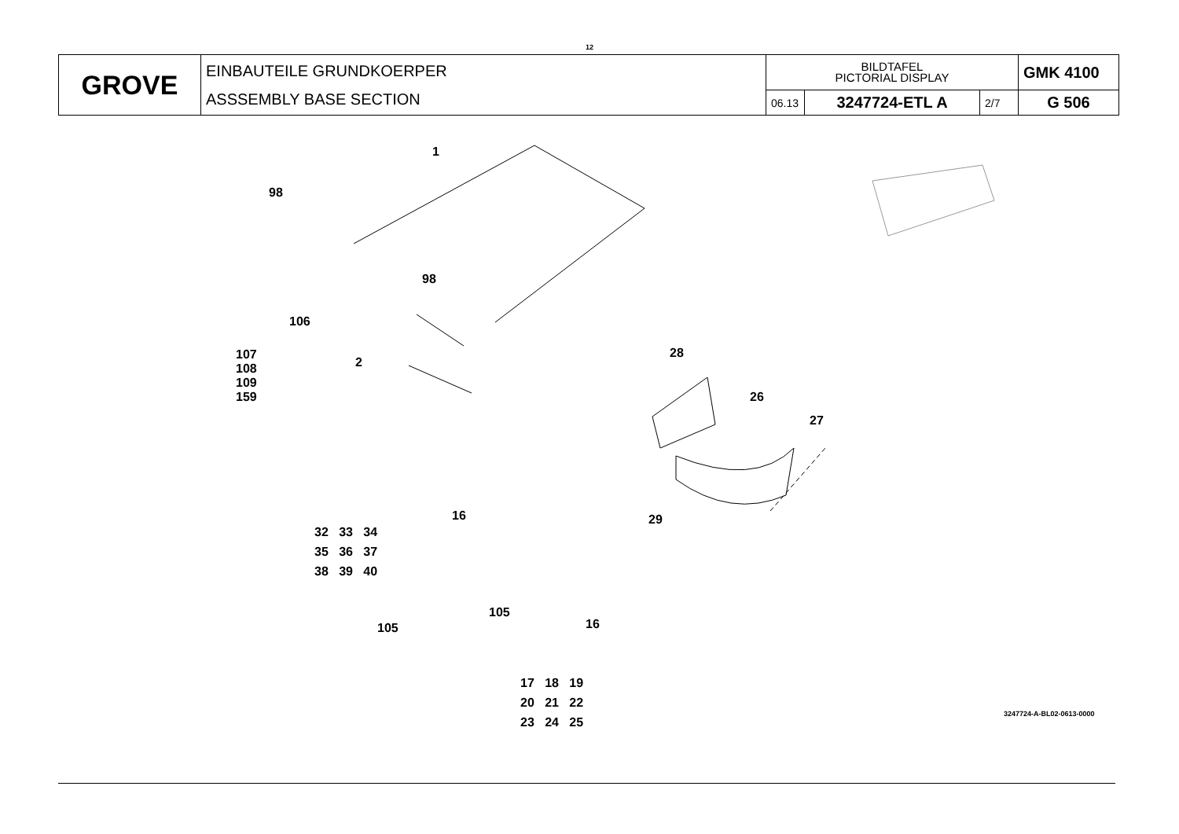12
| GROVE | EINBAUTEILE GRUNDKOERPER ASSSEMBLY BASE SECTION | BILDTAFEL PICTORIAL DISPLAY | | | GMK 4100 |
| | | 06.13 | 3247724-ETL A | 2/7 | G 506 |
1
98
98
106
107
108
109
159
2
28
26
27
29
16
32 33 34
35 36 37
38 39 40
105
105
16
17 18 19
20 21 22
23 24 25
3247724-A-BL02-0613-0000